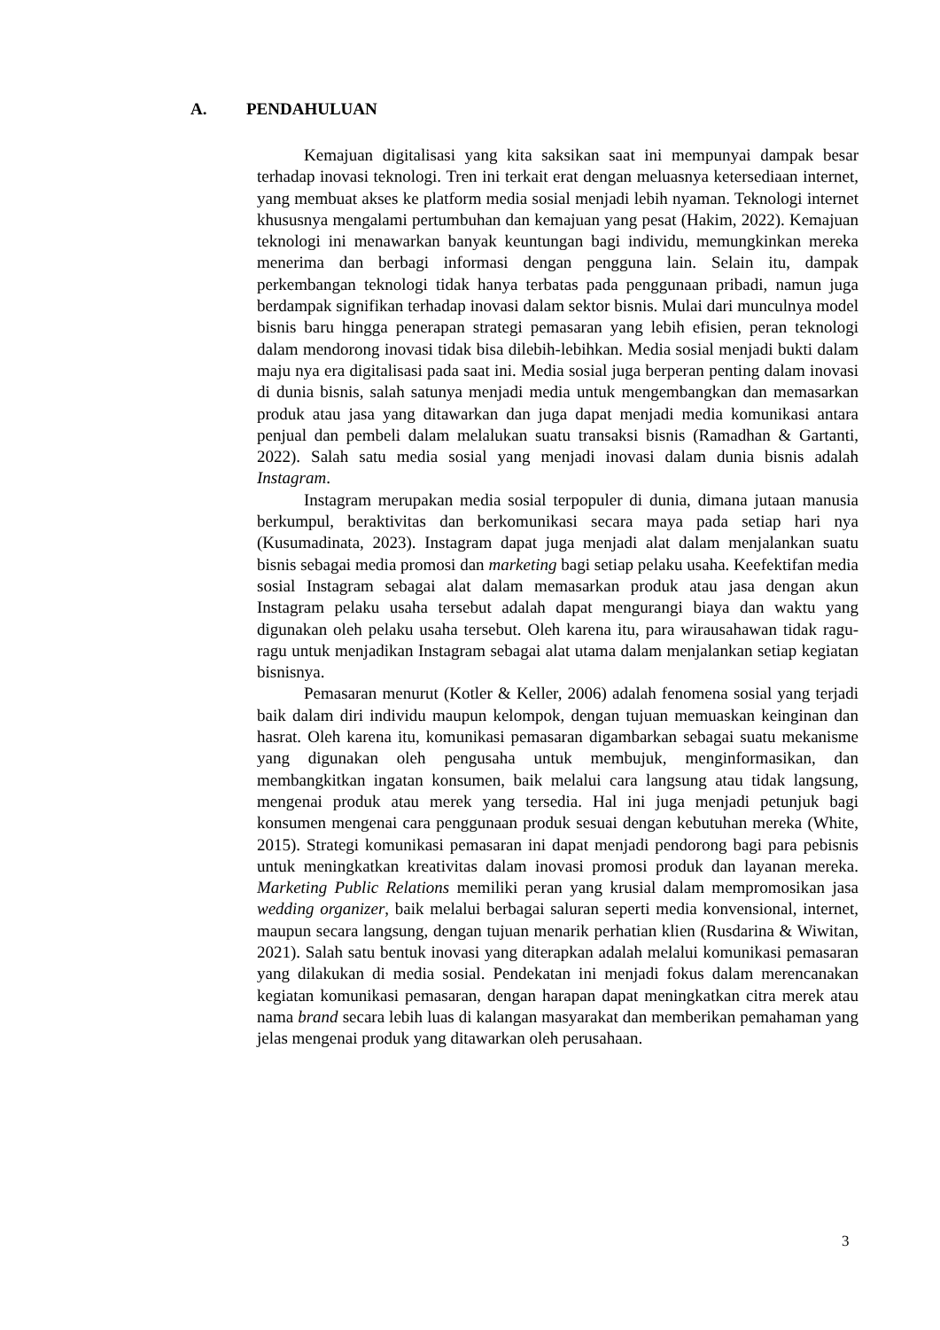A. PENDAHULUAN
Kemajuan digitalisasi yang kita saksikan saat ini mempunyai dampak besar terhadap inovasi teknologi. Tren ini terkait erat dengan meluasnya ketersediaan internet, yang membuat akses ke platform media sosial menjadi lebih nyaman. Teknologi internet khususnya mengalami pertumbuhan dan kemajuan yang pesat (Hakim, 2022). Kemajuan teknologi ini menawarkan banyak keuntungan bagi individu, memungkinkan mereka menerima dan berbagi informasi dengan pengguna lain. Selain itu, dampak perkembangan teknologi tidak hanya terbatas pada penggunaan pribadi, namun juga berdampak signifikan terhadap inovasi dalam sektor bisnis. Mulai dari munculnya model bisnis baru hingga penerapan strategi pemasaran yang lebih efisien, peran teknologi dalam mendorong inovasi tidak bisa dilebih-lebihkan. Media sosial menjadi bukti dalam maju nya era digitalisasi pada saat ini. Media sosial juga berperan penting dalam inovasi di dunia bisnis, salah satunya menjadi media untuk mengembangkan dan memasarkan produk atau jasa yang ditawarkan dan juga dapat menjadi media komunikasi antara penjual dan pembeli dalam melalukan suatu transaksi bisnis (Ramadhan & Gartanti, 2022). Salah satu media sosial yang menjadi inovasi dalam dunia bisnis adalah Instagram.
Instagram merupakan media sosial terpopuler di dunia, dimana jutaan manusia berkumpul, beraktivitas dan berkomunikasi secara maya pada setiap hari nya (Kusumadinata, 2023). Instagram dapat juga menjadi alat dalam menjalankan suatu bisnis sebagai media promosi dan marketing bagi setiap pelaku usaha. Keefektifan media sosial Instagram sebagai alat dalam memasarkan produk atau jasa dengan akun Instagram pelaku usaha tersebut adalah dapat mengurangi biaya dan waktu yang digunakan oleh pelaku usaha tersebut. Oleh karena itu, para wirausahawan tidak ragu-ragu untuk menjadikan Instagram sebagai alat utama dalam menjalankan setiap kegiatan bisnisnya.
Pemasaran menurut (Kotler & Keller, 2006) adalah fenomena sosial yang terjadi baik dalam diri individu maupun kelompok, dengan tujuan memuaskan keinginan dan hasrat. Oleh karena itu, komunikasi pemasaran digambarkan sebagai suatu mekanisme yang digunakan oleh pengusaha untuk membujuk, menginformasikan, dan membangkitkan ingatan konsumen, baik melalui cara langsung atau tidak langsung, mengenai produk atau merek yang tersedia. Hal ini juga menjadi petunjuk bagi konsumen mengenai cara penggunaan produk sesuai dengan kebutuhan mereka (White, 2015). Strategi komunikasi pemasaran ini dapat menjadi pendorong bagi para pebisnis untuk meningkatkan kreativitas dalam inovasi promosi produk dan layanan mereka. Marketing Public Relations memiliki peran yang krusial dalam mempromosikan jasa wedding organizer, baik melalui berbagai saluran seperti media konvensional, internet, maupun secara langsung, dengan tujuan menarik perhatian klien (Rusdarina & Wiwitan, 2021). Salah satu bentuk inovasi yang diterapkan adalah melalui komunikasi pemasaran yang dilakukan di media sosial. Pendekatan ini menjadi fokus dalam merencanakan kegiatan komunikasi pemasaran, dengan harapan dapat meningkatkan citra merek atau nama brand secara lebih luas di kalangan masyarakat dan memberikan pemahaman yang jelas mengenai produk yang ditawarkan oleh perusahaan.
3